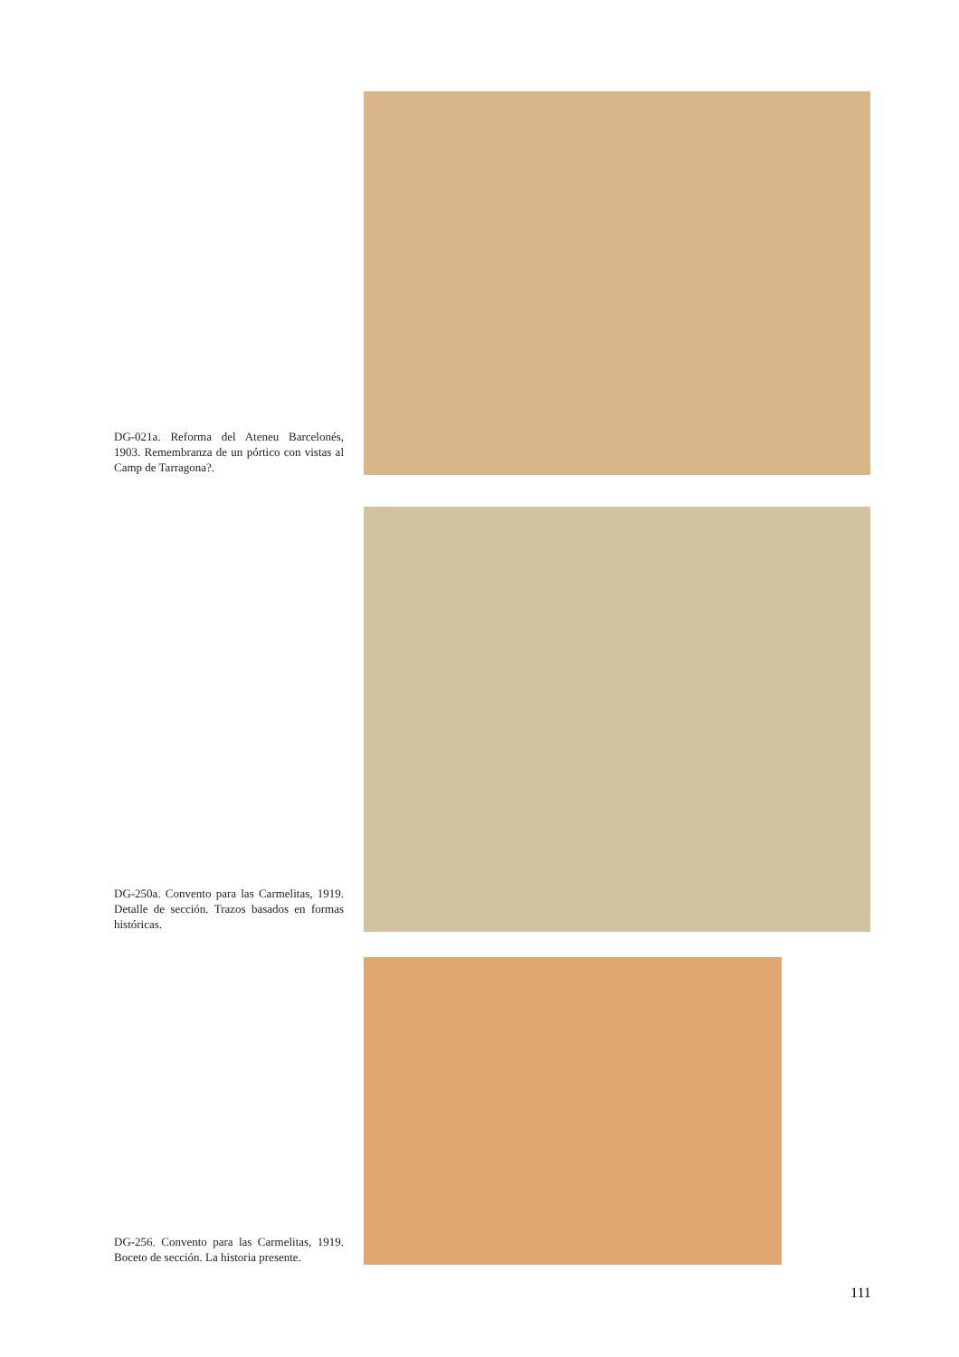DG-021a. Reforma del Ateneu Barcelonés, 1903. Remembranza de un pórtico con vistas al Camp de Tarragona?.
DG-250a. Convento para las Carmelitas, 1919. Detalle de sección. Trazos basados en formas históricas.
DG-256. Convento para las Carmelitas, 1919. Boceto de sección. La historia presente.
111